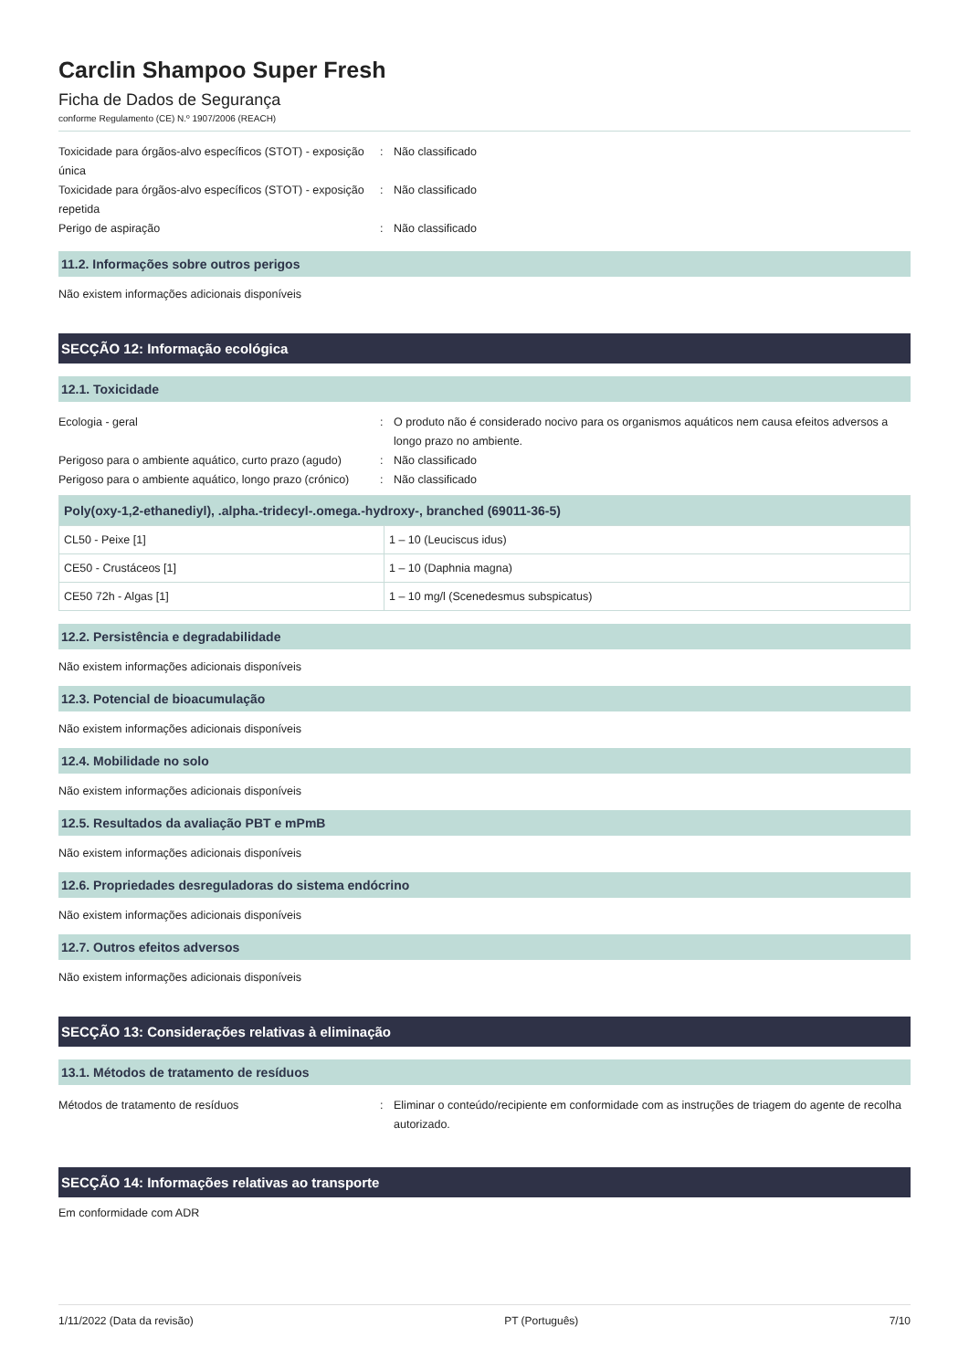Carclin Shampoo Super Fresh
Ficha de Dados de Segurança
conforme Regulamento (CE) N.º 1907/2006 (REACH)
Toxicidade para órgãos-alvo específicos (STOT) - exposição única
: Não classificado
Toxicidade para órgãos-alvo específicos (STOT) - exposição repetida
: Não classificado
Perigo de aspiração : Não classificado
11.2. Informações sobre outros perigos
Não existem informações adicionais disponíveis
SECÇÃO 12: Informação ecológica
12.1. Toxicidade
Ecologia - geral : O produto não é considerado nocivo para os organismos aquáticos nem causa efeitos adversos a longo prazo no ambiente.
Perigoso para o ambiente aquático, curto prazo (agudo)
: Não classificado
Perigoso para o ambiente aquático, longo prazo (crónico)
: Não classificado
| Poly(oxy-1,2-ethanediyl), .alpha.-tridecyl-.omega.-hydroxy-, branched (69011-36-5) | |
| --- | --- |
| CL50 - Peixe [1] | 1 – 10 (Leuciscus idus) |
| CE50 - Crustáceos [1] | 1 – 10 (Daphnia magna) |
| CE50 72h - Algas [1] | 1 – 10 mg/l (Scenedesmus subspicatus) |
12.2. Persistência e degradabilidade
Não existem informações adicionais disponíveis
12.3. Potencial de bioacumulação
Não existem informações adicionais disponíveis
12.4. Mobilidade no solo
Não existem informações adicionais disponíveis
12.5. Resultados da avaliação PBT e mPmB
Não existem informações adicionais disponíveis
12.6. Propriedades desreguladoras do sistema endócrino
Não existem informações adicionais disponíveis
12.7. Outros efeitos adversos
Não existem informações adicionais disponíveis
SECÇÃO 13: Considerações relativas à eliminação
13.1. Métodos de tratamento de resíduos
Métodos de tratamento de resíduos : Eliminar o conteúdo/recipiente em conformidade com as instruções de triagem do agente de recolha autorizado.
SECÇÃO 14: Informações relativas ao transporte
Em conformidade com ADR
1/11/2022 (Data da revisão) PT (Português) 7/10